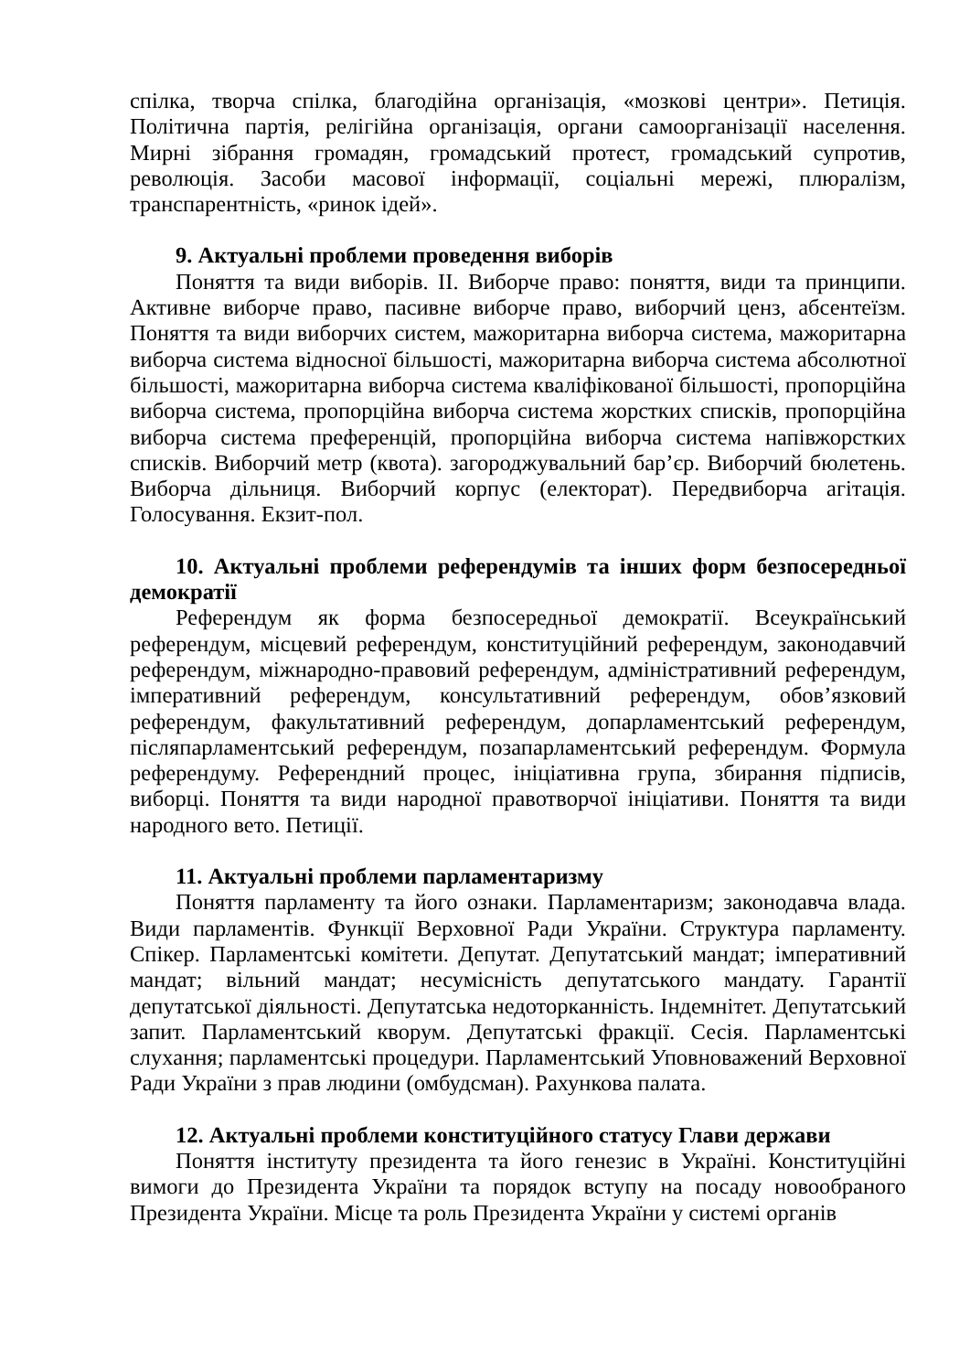спілка, творча спілка, благодійна організація, «мозкові центри». Петиція. Політична партія, релігійна організація, органи самоорганізації населення. Мирні зібрання громадян, громадський протест, громадський супротив, революція. Засоби масової інформації, соціальні мережі, плюралізм, транспарентність, «ринок ідей».
9. Актуальні проблеми проведення виборів
Поняття та види виборів. ІІ. Виборче право: поняття, види та принципи. Активне виборче право, пасивне виборче право, виборчий ценз, абсентеїзм. Поняття та види виборчих систем, мажоритарна виборча система, мажоритарна виборча система відносної більшості, мажоритарна виборча система абсолютної більшості, мажоритарна виборча система кваліфікованої більшості, пропорційна виборча система, пропорційна виборча система жорстких списків, пропорційна виборча система преференцій, пропорційна виборча система напівжорстких списків. Виборчий метр (квота). загороджувальний бар’єр. Виборчий бюлетень. Виборча дільниця. Виборчий корпус (електорат). Передвиборча агітація. Голосування. Екзит-пол.
10. Актуальні проблеми референдумів та інших форм безпосередньої демократії
Референдум як форма безпосередньої демократії. Всеукраїнський референдум, місцевий референдум, конституційний референдум, законодавчий референдум, міжнародно-правовий референдум, адміністративний референдум, імперативний референдум, консультативний референдум, обов’язковий референдум, факультативний референдум, допарламентський референдум, післяпарламентський референдум, позапарламентський референдум. Формула референдуму. Референдний процес, ініціативна група, збирання підписів, виборці. Поняття та види народної правотворчої ініціативи. Поняття та види народного вето. Петиції.
11. Актуальні проблеми парламентаризму
Поняття парламенту та його ознаки. Парламентаризм; законодавча влада. Види парламентів. Функції Верховної Ради України. Структура парламенту. Спікер. Парламентські комітети. Депутат. Депутатський мандат; імперативний мандат; вільний мандат; несумісність депутатського мандату. Гарантії депутатської діяльності. Депутатська недоторканність. Індемнітет. Депутатський запит. Парламентський кворум. Депутатські фракції. Сесія. Парламентські слухання; парламентські процедури. Парламентський Уповноважений Верховної Ради України з прав людини (омбудсман). Рахункова палата.
12. Актуальні проблеми конституційного статусу Глави держави
Поняття інституту президента та його генезис в Україні. Конституційні вимоги до Президента України та порядок вступу на посаду новообраного Президента України. Місце та роль Президента України у системі органів